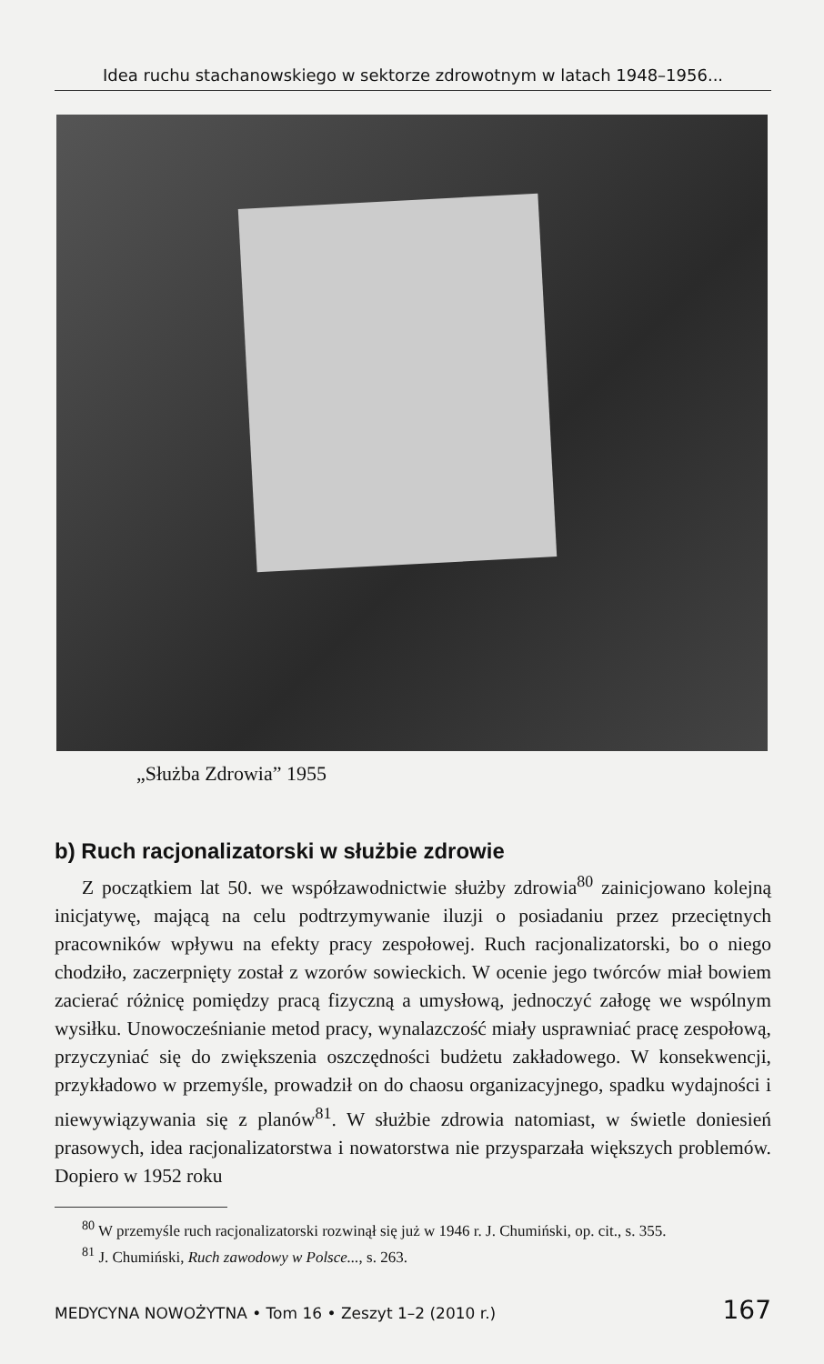Idea ruchu stachanowskiego w sektorze zdrowotnym w latach 1948–1956...
„Służba Zdrowia” 1955
b) Ruch racjonalizatorski w służbie zdrowie
Z początkiem lat 50. we współzawodnictwie służby zdrowia<sup>80</sup> zainicjowano kolejną inicjatywę, mającą na celu podtrzymywanie iluzji o posiadaniu przez przeciętnych pracowników wpływu na efekty pracy zespołowej. Ruch racjonalizatorski, bo o niego chodziło, zaczerpnięty został z wzorów sowieckich. W ocenie jego twórców miał bowiem zacierać różnicę pomiędzy pracą fizyczną a umysłową, jednoczyć załogę we wspólnym wysiłku. Unowocześnianie metod pracy, wynalazczość miały usprawniać pracę zespołową, przyczyniać się do zwiększenia oszczędności budżetu zakładowego. W konsekwencji, przykładowo w przemyśle, prowadził on do chaosu organizacyjnego, spadku wydajności i niewywiązywania się z planów<sup>81</sup>. W służbie zdrowia natomiast, w świetle doniesień prasowych, idea racjonalizatorstwa i nowatorstwa nie przysparzała większych problemów. Dopiero w 1952 roku
<sup>80</sup> W przemyśle ruch racjonalizatorski rozwinął się już w 1946 r. J. Chumiński, op. cit., s. 355.
<sup>81</sup> J. Chumiński, Ruch zawodowy w Polsce..., s. 263.
MEDYCYNA NOWOŻYTNA • Tom 16 • Zeszyt 1–2 (2010 r.) 167